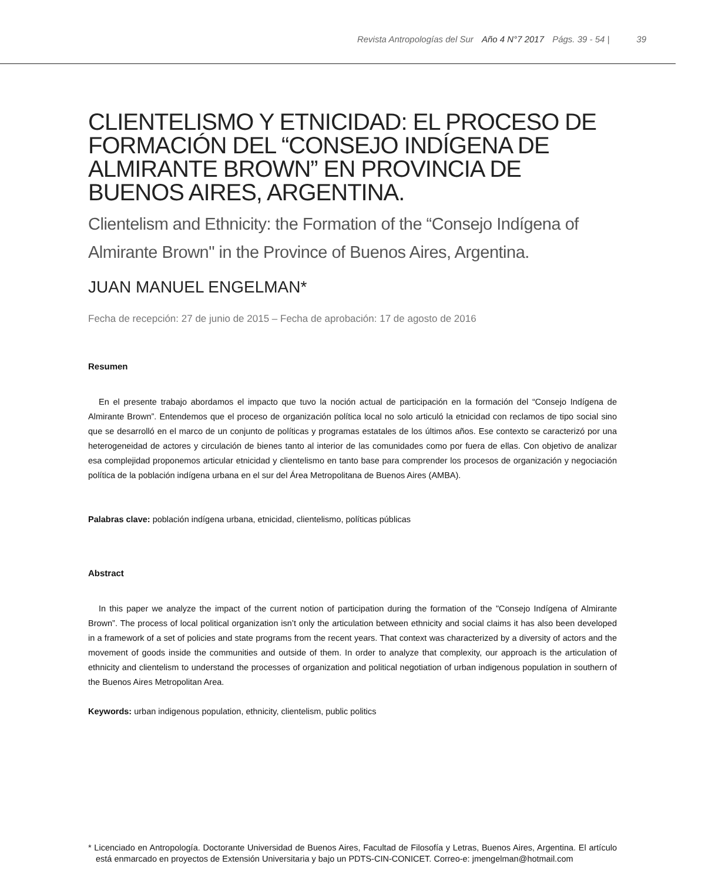Revista Antropologías del Sur Año 4 N°7 2017 Págs. 39 - 54 | 39
CLIENTELISMO Y ETNICIDAD: EL PROCESO DE FORMACIÓN DEL “CONSEJO INDÍGENA DE ALMIRANTE BROWN” EN PROVINCIA DE BUENOS AIRES, ARGENTINA.
Clientelism and Ethnicity: the Formation of the “Consejo Indígena of Almirante Brown" in the Province of Buenos Aires, Argentina.
JUAN MANUEL ENGELMAN*
Fecha de recepción: 27 de junio de 2015 – Fecha de aprobación: 17 de agosto de 2016
Resumen
En el presente trabajo abordamos el impacto que tuvo la noción actual de participación en la formación del “Consejo Indígena de Almirante Brown”. Entendemos que el proceso de organización política local no solo articuló la etnicidad con reclamos de tipo social sino que se desarrolló en el marco de un conjunto de políticas y programas estatales de los últimos años. Ese contexto se caracterizó por una heterogeneidad de actores y circulación de bienes tanto al interior de las comunidades como por fuera de ellas. Con objetivo de analizar esa complejidad proponemos articular etnicidad y clientelismo en tanto base para comprender los procesos de organización y negociación política de la población indígena urbana en el sur del Área Metropolitana de Buenos Aires (AMBA).
Palabras clave: población indígena urbana, etnicidad, clientelismo, políticas públicas
Abstract
In this paper we analyze the impact of the current notion of participation during the formation of the "Consejo Indígena of Almirante Brown”. The process of local political organization isn’t only the articulation between ethnicity and social claims it has also been developed in a framework of a set of policies and state programs from the recent years. That context was characterized by a diversity of actors and the movement of goods inside the communities and outside of them. In order to analyze that complexity, our approach is the articulation of ethnicity and clientelism to understand the processes of organization and political negotiation of urban indigenous population in southern of the Buenos Aires Metropolitan Area.
Keywords: urban indigenous population, ethnicity, clientelism, public politics
* Licenciado en Antropología. Doctorante Universidad de Buenos Aires, Facultad de Filosofía y Letras, Buenos Aires, Argentina. El artículo está enmarcado en proyectos de Extensión Universitaria y bajo un PDTS-CIN-CONICET. Correo-e: jmengelman@hotmail.com